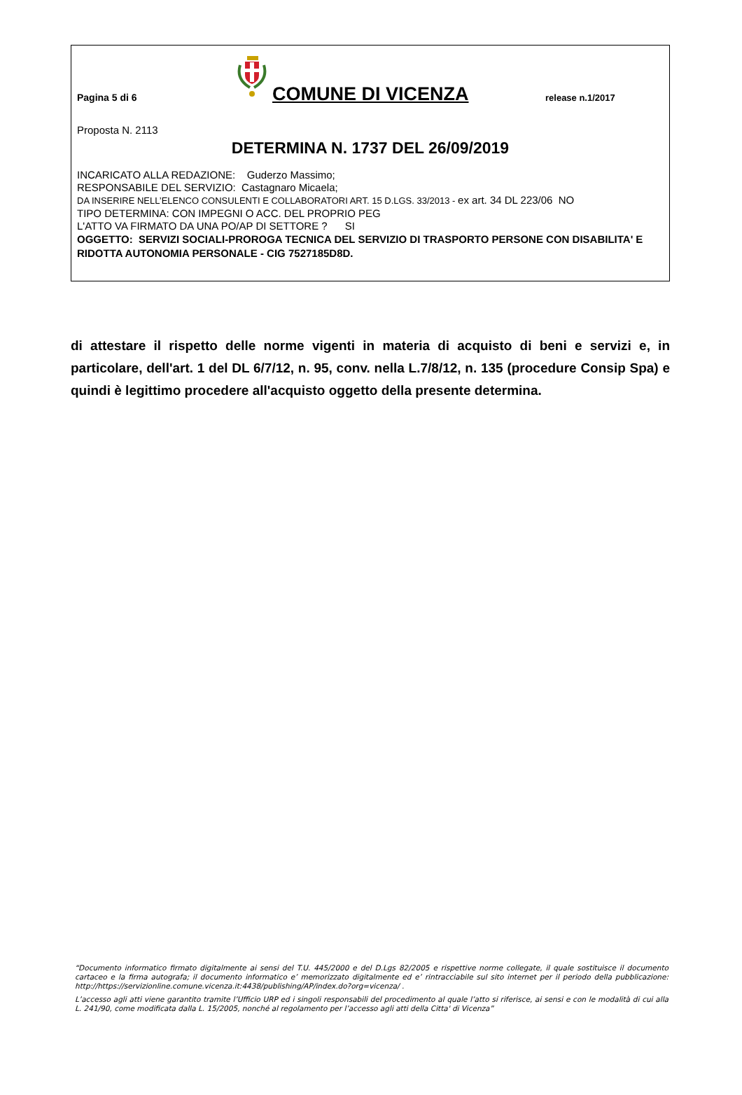Pagina 5 di 6
COMUNE DI VICENZA
release n.1/2017
Proposta N. 2113
DETERMINA N. 1737 DEL 26/09/2019
INCARICATO ALLA REDAZIONE: Guderzo Massimo;
RESPONSABILE DEL SERVIZIO: Castagnaro Micaela;
DA INSERIRE NELL’ELENCO CONSULENTI E COLLABORATORI ART. 15 D.LGS. 33/2013 - ex art. 34 DL 223/06 NO
TIPO DETERMINA: CON IMPEGNI O ACC. DEL PROPRIO PEG
L'ATTO VA FIRMATO DA UNA PO/AP DI SETTORE ? SI
OGGETTO: SERVIZI SOCIALI-PROROGA TECNICA DEL SERVIZIO DI TRASPORTO PERSONE CON DISABILITA' E RIDOTTA AUTONOMIA PERSONALE - CIG 7527185D8D.
di attestare il rispetto delle norme vigenti in materia di acquisto di beni e servizi e, in particolare, dell'art. 1 del DL 6/7/12, n. 95, conv. nella L.7/8/12, n. 135 (procedure Consip Spa) e quindi è legittimo procedere all'acquisto oggetto della presente determina.
“Documento informatico firmato digitalmente ai sensi del T.U. 445/2000 e del D.Lgs 82/2005 e rispettive norme collegate, il quale sostituisce il documento cartaceo e la firma autografa; il documento informatico e’ memorizzato digitalmente ed e’ rintracciabile sul sito internet per il periodo della pubblicazione: http://https://servizionline.comune.vicenza.it:4438/publishing/AP/index.do?org=vicenza/ .
L’accesso agli atti viene garantito tramite l’Ufficio URP ed i singoli responsabili del procedimento al quale l’atto si riferisce, ai sensi e con le modalità di cui alla L. 241/90, come modificata dalla L. 15/2005, nonché al regolamento per l’accesso agli atti della Citta' di Vicenza”